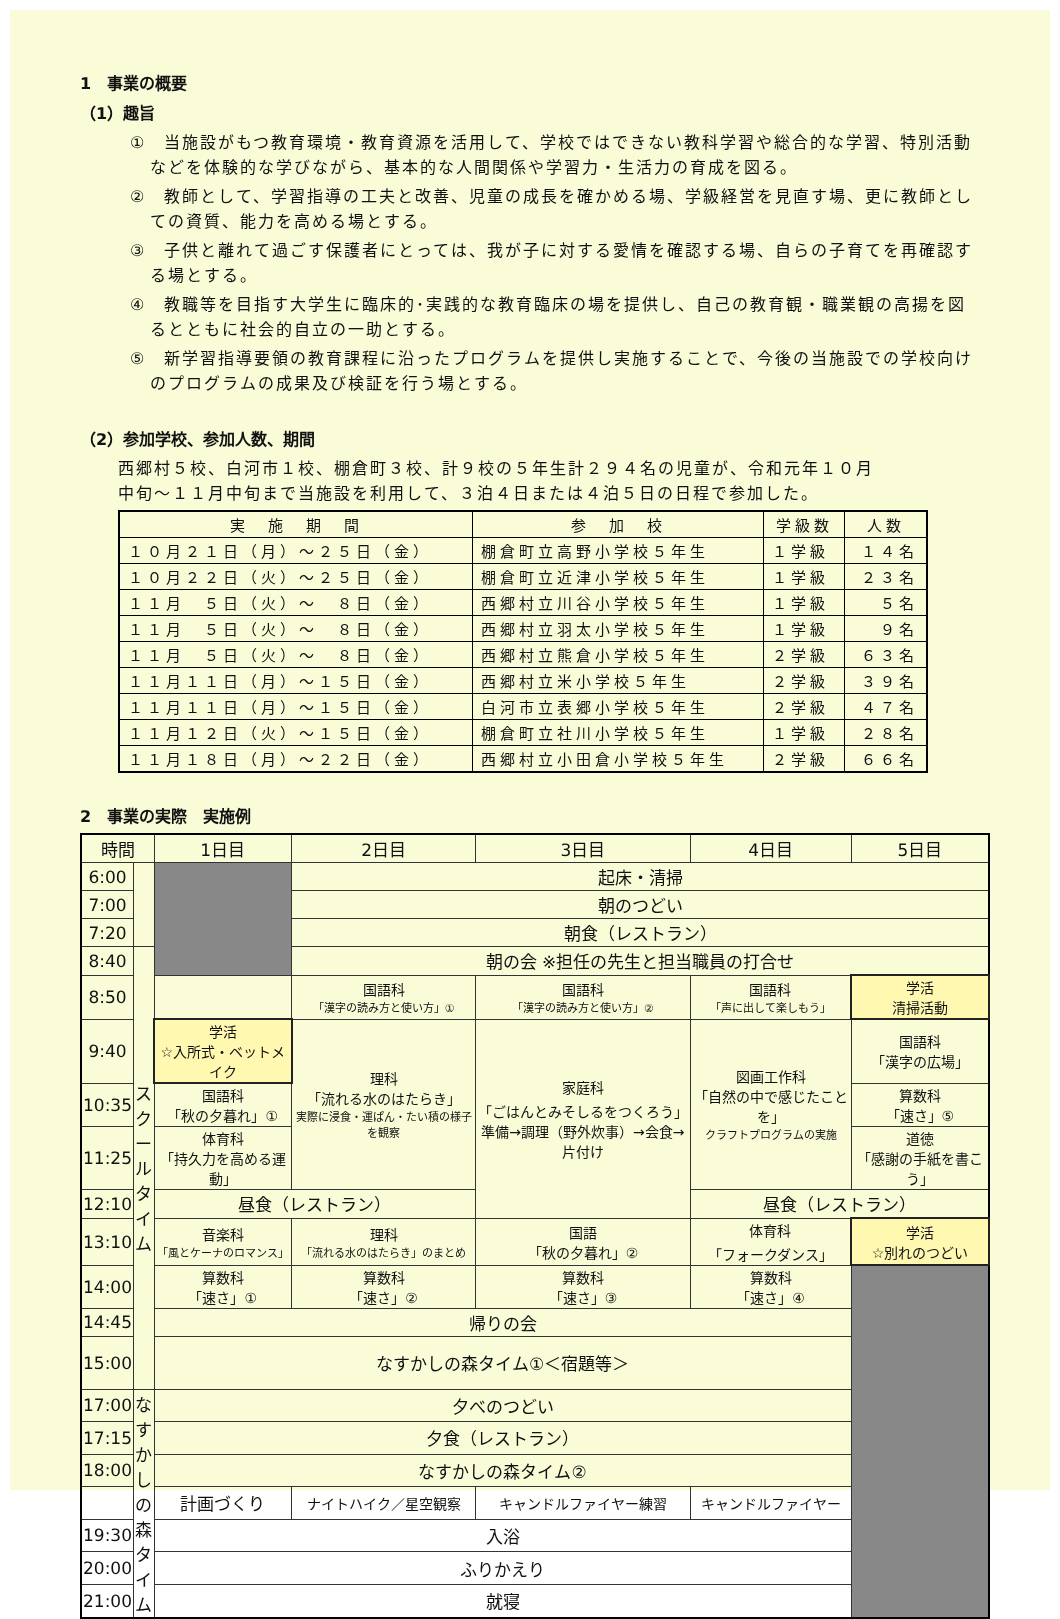1　事業の概要
（1）趣旨
①　当施設がもつ教育環境・教育資源を活用して、学校ではできない教科学習や総合的な学習、特別活動などを体験的な学びながら、基本的な人間関係や学習力・生活力の育成を図る。
②　教師として、学習指導の工夫と改善、児童の成長を確かめる場、学級経営を見直す場、更に教師としての資質、能力を高める場とする。
③　子供と離れて過ごす保護者にとっては、我が子に対する愛情を確認する場、自らの子育てを再確認する場とする。
④　教職等を目指す大学生に臨床的･実践的な教育臨床の場を提供し、自己の教育観・職業観の高揚を図るとともに社会的自立の一助とする。
⑤　新学習指導要領の教育課程に沿ったプログラムを提供し実施することで、今後の当施設での学校向けのプログラムの成果及び検証を行う場とする。
（2）参加学校、参加人数、期間
西郷村５校、白河市１校、棚倉町３校、計９校の５年生計２９４名の児童が、令和元年１０月
中旬～１１月中旬まで当施設を利用して、３泊４日または４泊５日の日程で参加した。
| 実 施 期 間 | 参 加 校 | 学級数 | 人数 |
| --- | --- | --- | --- |
| １０月２１日（月）～２５日（金） | 棚倉町立高野小学校５年生 | １学級 | １４名 |
| １０月２２日（火）～２５日（金） | 棚倉町立近津小学校５年生 | １学級 | ２３名 |
| １１月 ５日（火）～ ８日（金） | 西郷村立川谷小学校５年生 | １学級 | ５名 |
| １１月 ５日（火）～ ８日（金） | 西郷村立羽太小学校５年生 | １学級 | ９名 |
| １１月 ５日（火）～ ８日（金） | 西郷村立熊倉小学校５年生 | ２学級 | ６３名 |
| １１月１１日（月）～１５日（金） | 西郷村立米小学校５年生 | ２学級 | ３９名 |
| １１月１１日（月）～１５日（金） | 白河市立表郷小学校５年生 | ２学級 | ４７名 |
| １１月１２日（火）～１５日（金） | 棚倉町立社川小学校５年生 | １学級 | ２８名 |
| １１月１８日（月）～２２日（金） | 西郷村立小田倉小学校５年生 | ２学級 | ６６名 |
2　事業の実際　実施例
| 時間 | | 1日目 | 2日目 | 3日目 | 4日目 | 5日目 |
| --- | --- | --- | --- | --- | --- | --- |
| 6:00 | | | 起床・清掃 | | | |
| 7:00 | | | 朝のつどい | | | |
| 7:20 | | | 朝食（レストラン） | | | |
| 8:40 | ス ク ー ル タ イ ム | | 朝の会 ※担任の先生と担当職員の打合せ | | | |
| 8:50 | | | 国語科 「漢字の読み方と使い方」① | 国語科 「漢字の読み方と使い方」② | 国語科 「声に出して楽しもう」 | 学活 清掃活動 |
| 9:40 | | 学活 ☆入所式・ベットメイク | 理科 「流れる水のはたらき」 実際に浸食・運ぱん・たい積の様子を観察 | 家庭科 「ごはんとみそしるをつくろう」 準備→調理（野外炊事）→会食→片付け | 図画工作科 「自然の中で感じたことを」 クラフトプログラムの実施 | 国語科 「漢字の広場」 |
| 10:35 | | 国語科 「秋の夕暮れ」① | | | | 算数科 「速さ」⑤ |
| 11:25 | | 体育科 「持久力を高める運動」 | | | | 道徳 「感謝の手紙を書こう」 |
| 12:10 | | 昼食（レストラン） | | | 昼食（レストラン） | |
| 13:10 | | 音楽科 「風とケーナのロマンス」 | 理科 「流れる水のはたらき」のまとめ | 国語 「秋の夕暮れ」② | 体育科 「フォークダンス」 | 学活 ☆別れのつどい |
| 14:00 | | 算数科 「速さ」① | 算数科 「速さ」② | 算数科 「速さ」③ | 算数科 「速さ」④ | |
| 14:45 | | 帰りの会 | | | | |
| 15:00 | | なすかしの森タイム①＜宿題等＞ | | | | |
| 17:00 | な す か し の 森 タ イ ム | 夕べのつどい | | | | |
| 17:15 | | 夕食（レストラン） | | | | |
| 18:00 | | なすかしの森タイム② | | | | |
| | | 計画づくり | ナイトハイク／星空観察 | キャンドルファイヤー練習 | キャンドルファイヤー | |
| 19:30 | | 入浴 | | | | |
| 20:00 | | ふりかえり | | | | |
| 21:00 | | 就寝 | | | | |